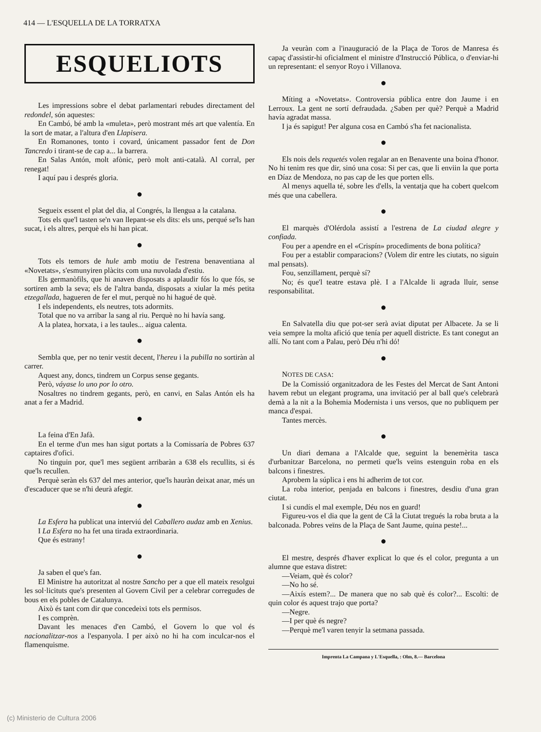414 — L'ESQUELLA DE LA TORRATXA
ESQUELIOTS
Les impressions sobre el debat parlamentari rebudes directament del redondel, són aquestes:
En Cambó, bé amb la «muleta», però mostrant més art que valentía. En la sort de matar, a l'altura d'en Llapisera.
En Romanones, tonto i covard, únicament passador fent de Don Tancredo i tirant-se de cap a... la barrera.
En Salas Antón, molt afònic, però molt anti-català. Al corral, per renegat!
I aquí pau i després gloria.
●
Segueix essent el plat del dia, al Congrés, la llengua a la catalana.
Tots els que'l tasten se'n van llepant-se els dits: els uns, perqué se'ls han sucat, i els altres, perquè els hi han picat.
●
Tots els temors de hule amb motiu de l'estrena benaventiana al «Novetats», s'esmunyiren plàcits com una nuvolada d'estiu.
Els germanòfils, que hi anaven disposats a aplaudir fós lo que fós, se sortiren amb la seva; els de l'altra banda, disposats a xiular la més petita etzegallada, hagueren de fer el mut, perquè no hi hagué de què.
I els independents, els neutres, tots adormits.
Total que no va arribar la sang al riu. Perquè no hi havía sang.
A la platea, horxata, i a les taules... aigua calenta.
●
Sembla que, per no tenir vestit decent, l'hereu i la pubilla no sortiràn al carrer.
Aquest any, doncs, tindrem un Corpus sense gegants.
Però, váyase lo uno por lo otro.
Nosaltres no tindrem gegants, però, en canvi, en Salas Antón els ha anat a fer a Madrid.
●
La feina d'En Jafà.
En el terme d'un mes han sigut portats a la Comissaría de Pobres 637 captaires d'ofici.
No tinguin por, que'l mes següent arribaràn a 638 els recullits, si és que'ls recullen.
Perquè seràn els 637 del mes anterior, que'ls hauràn deixat anar, més un d'escaducer que se n'hi deurà afegir.
●
La Esfera ha publicat una interviú del Caballero audaz amb en Xenius.
I La Esfera no ha fet una tirada extraordinaria.
Que és estrany!
●
Ja saben el que's fan.
El Ministre ha autoritzat al nostre Sancho per a que ell mateix resolgui les sol·licituts que's presenten al Govern Civil per a celebrar corregudes de bous en els pobles de Catalunya.
Això és tant com dir que concedeixi tots els permisos.
I es comprèn.
Davant les menaces d'en Cambó, el Govern lo que vol és nacionalitzar-nos a l'espanyola. I per això no hi ha com inculcar-nos el flamenquisme.
Ja veuràn com a l'inauguració de la Plaça de Toros de Manresa és capaç d'assistir-hi oficialment el ministre d'Instrucció Pública, o d'enviar-hi un representant: el senyor Royo i Villanova.
●
Míting a «Novetats». Controversia pública entre don Jaume i en Lerroux. La gent ne sortí defraudada. ¿Saben per què? Perquè a Madrid havía agradat massa.
I ja és sapigut! Per alguna cosa en Cambó s'ha fet nacionalista.
●
Els nois dels requetés volen regalar an en Benavente una boina d'honor. No hi tenim res que dir, sinó una cosa: Si per cas, que li enviin la que porta en Díaz de Mendoza, no pas cap de les que porten ells.
Al menys aquella té, sobre les d'ells, la ventatja que ha cobert quelcom més que una cabellera.
●
El marquès d'Olérdola assistí a l'estrena de La ciudad alegre y confiada.
Fou per a apendre en el «Crispín» procediments de bona política?
Fou per a establir comparacions? (Volem dir entre les ciutats, no siguin mal pensats).
Fou, senzillament, perquè sí?
No; és que'l teatre estava plè. I a l'Alcalde li agrada lluir, sense responsabilitat.
●
En Salvatella diu que pot-ser serà aviat diputat per Albacete. Ja se li veia sempre la molta afició que tenía per aquell districte. Es tant conegut an allí. No tant com a Palau, però Déu n'hi dó!
●
NOTES DE CASA:
De la Comissió organitzadora de les Festes del Mercat de Sant Antoni havem rebut un elegant programa, una invitació per al ball que's celebrarà demà a la nit a la Bohemia Modernista i uns versos, que no publiquem per manca d'espai.
Tantes mercès.
●
Un diari demana a l'Alcalde que, seguint la benemèrita tasca d'urbanitzar Barcelona, no permeti que'ls veïns estenguin roba en els balcons i finestres.
Aprobem la súplica i ens hi adherim de tot cor.
La roba interior, penjada en balcons i finestres, desdiu d'una gran ciutat.
I si cundís el mal exemple, Déu nos en guard!
Figureu-vos el dia que la gent de Câ la Ciutat tregués la roba bruta a la balconada. Pobres veïns de la Plaça de Sant Jaume, quina peste!...
●
El mestre, després d'haver explicat lo que és el color, pregunta a un alumne que estava distret:
—Veiam, què és color?
—No ho sé.
—Aixís estem?... De manera que no sab què és color?... Escolti: de quin color és aquest trajo que porta?
—Negre.
—I per què és negre?
—Perquè me'l varen tenyir la setmana passada.
Imprenta La Campana y L'Esquella, : Olm, 8.— Barcelona
(c) Ministerio de Cultura 2006